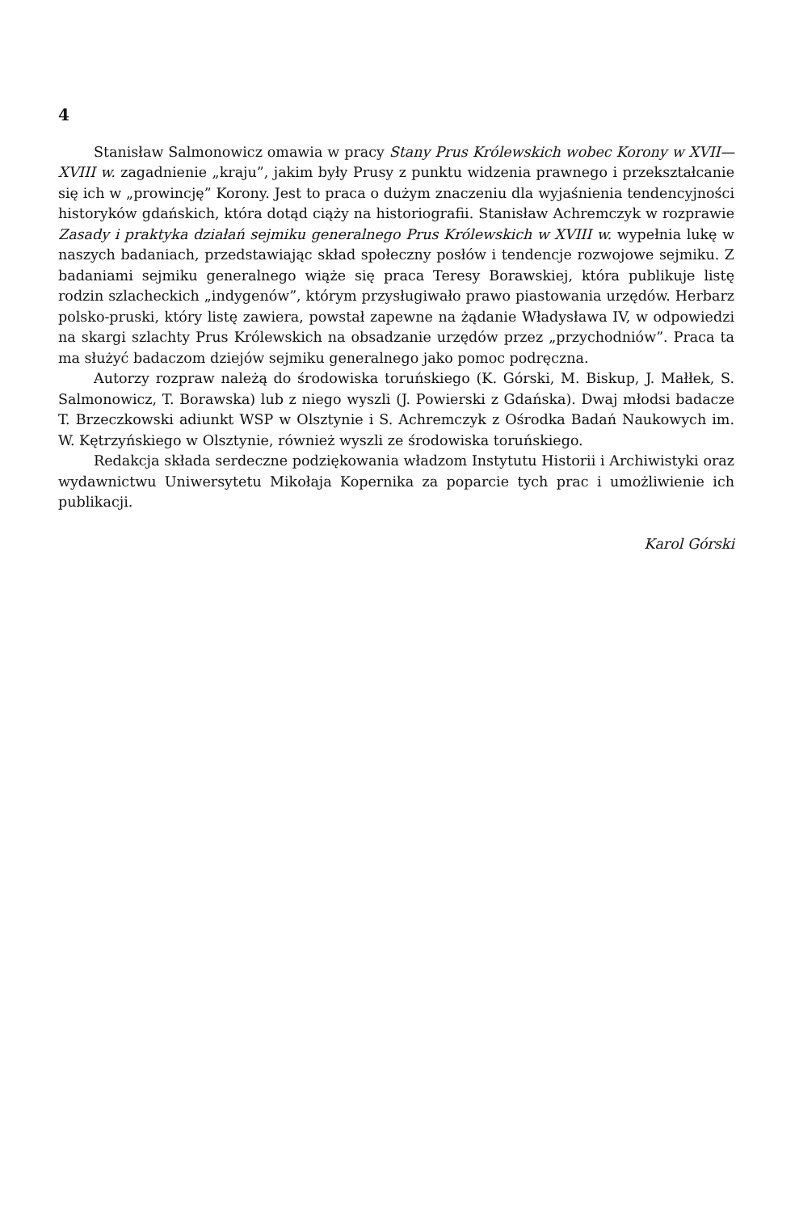4
Stanisław Salmonowicz omawia w pracy Stany Prus Królewskich wobec Korony w XVII—XVIII w. zagadnienie „kraju”, jakim były Prusy z punktu widzenia prawnego i przekształcanie się ich w „prowincję” Korony. Jest to praca o dużym znaczeniu dla wyjaśnienia tendencyjności historyków gdańskich, która dotąd ciąży na historiografii. Stanisław Achremczyk w rozprawie Zasady i praktyka działań sejmiku generalnego Prus Królewskich w XVIII w. wypełnia lukę w naszych badaniach, przedstawiając skład społeczny posłów i tendencje rozwojowe sejmiku. Z badaniami sejmiku generalnego wiąże się praca Teresy Borawskiej, która publikuje listę rodzin szlacheckich „indygenów”, którym przysługiwało prawo piastowania urzędów. Herbarz polsko-pruski, który listę zawiera, powstał zapewne na żądanie Władysława IV, w odpowiedzi na skargi szlachty Prus Królewskich na obsadzanie urzędów przez „przychodniów”. Praca ta ma służyć badaczom dziejów sejmiku generalnego jako pomoc podręczna.
Autorzy rozpraw należą do środowiska toruńskiego (K. Górski, M. Biskup, J. Małłek, S. Salmonowicz, T. Borawska) lub z niego wyszli (J. Powierski z Gdańska). Dwaj młodsi badacze T. Brzeczkowski adiunkt WSP w Olsztynie i S. Achremczyk z Ośrodka Badań Naukowych im. W. Kętrzyńskiego w Olsztynie, również wyszli ze środowiska toruńskiego.
Redakcja składa serdeczne podziękowania władzom Instytutu Historii i Archiwistyki oraz wydawnictwu Uniwersytetu Mikołaja Kopernika za poparcie tych prac i umożliwienie ich publikacji.
Karol Górski